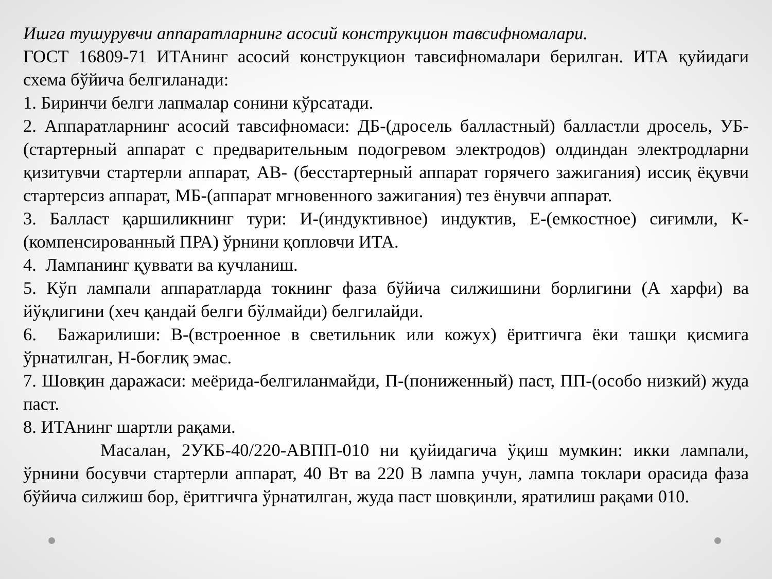Ишга тушурувчи аппаратларнинг асосий конструкцион тавсифномалари.
ГОСТ 16809-71 ИТАнинг асосий конструкцион тавсифномалари берилган. ИТА қуйидаги схема бўйича белгиланади:
1. Биринчи белги лапмалар сонини кўрсатади.
2. Аппаратларнинг асосий тавсифномаси: ДБ-(дросель балластный) балластли дросель, УБ- (стартерный аппарат с предварительным подогревом электродов) олдиндан электродларни қизитувчи стартерли аппарат, АВ- (бесстартерный аппарат горячего зажигания) иссиқ ёқувчи стартерсиз аппарат, МБ-(аппарат мгновенного зажигания) тез ёнувчи аппарат.
3. Балласт қаршиликнинг тури: И-(индуктивное) индуктив, Е-(емкостное) сиғимли, К-(компенсированный ПРА) ўрнини қопловчи ИТА.
4. Лампанинг қуввати ва кучланиш.
5. Кўп лампали аппаратларда токнинг фаза бўйича силжишини борлигини (А харфи) ва йўқлигини (хеч қандай белги бўлмайди) белгилайди.
6. Бажарилиши: В-(встроенное в светильник или кожух) ёритгичга ёки ташқи қисмига ўрнатилган, Н-боғлиқ эмас.
7. Шовқин даражаси: меёрида-белгиланмайди, П-(пониженный) паст, ПП-(особо низкий) жуда паст.
8. ИТАнинг шартли рақами.
Масалан, 2УКБ-40/220-АВПП-010 ни қуйидагича ўқиш мумкин: икки лампали, ўрнини босувчи стартерли аппарат, 40 Вт ва 220 В лампа учун, лампа токлари орасида фаза бўйича силжиш бор, ёритгичга ўрнатилган, жуда паст шовқинли, яратилиш рақами 010.